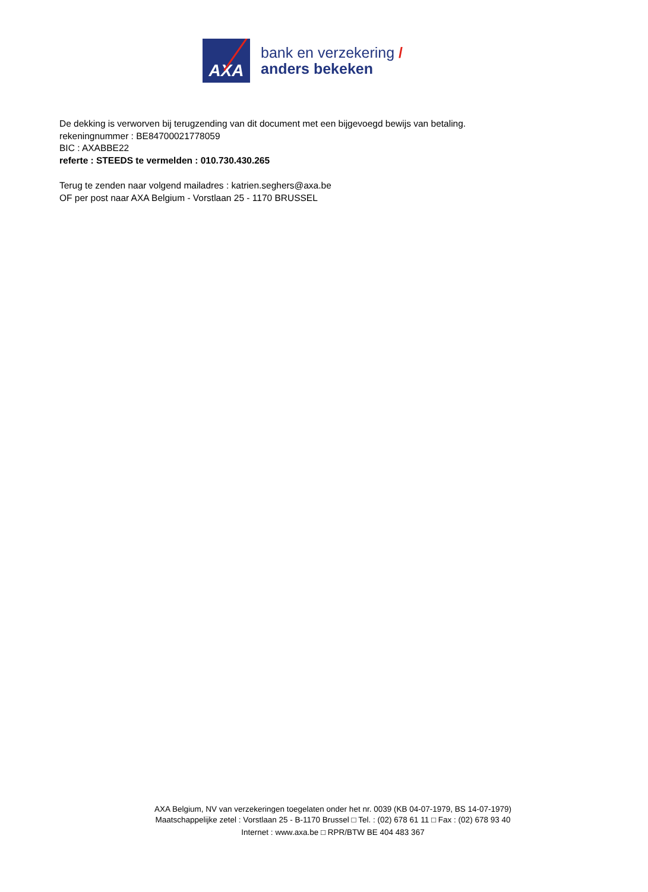AXA
bank en verzekering /
anders bekeken
De dekking is verworven bij terugzending van dit document met een bijgevoegd bewijs van betaling.
rekeningnummer : BE84700021778059
BIC : AXABBE22
referte : STEEDS te vermelden : 010.730.430.265
Terug te zenden naar volgend mailadres : katrien.seghers@axa.be
OF per post naar AXA Belgium - Vorstlaan 25 - 1170 BRUSSEL
AXA Belgium, NV van verzekeringen toegelaten onder het nr. 0039 (KB 04-07-1979, BS 14-07-1979)
Maatschappelijke zetel : Vorstlaan 25 - B-1170 Brussel □ Tel. : (02) 678 61 11 □ Fax : (02) 678 93 40
Internet : www.axa.be □ RPR/BTW BE 404 483 367